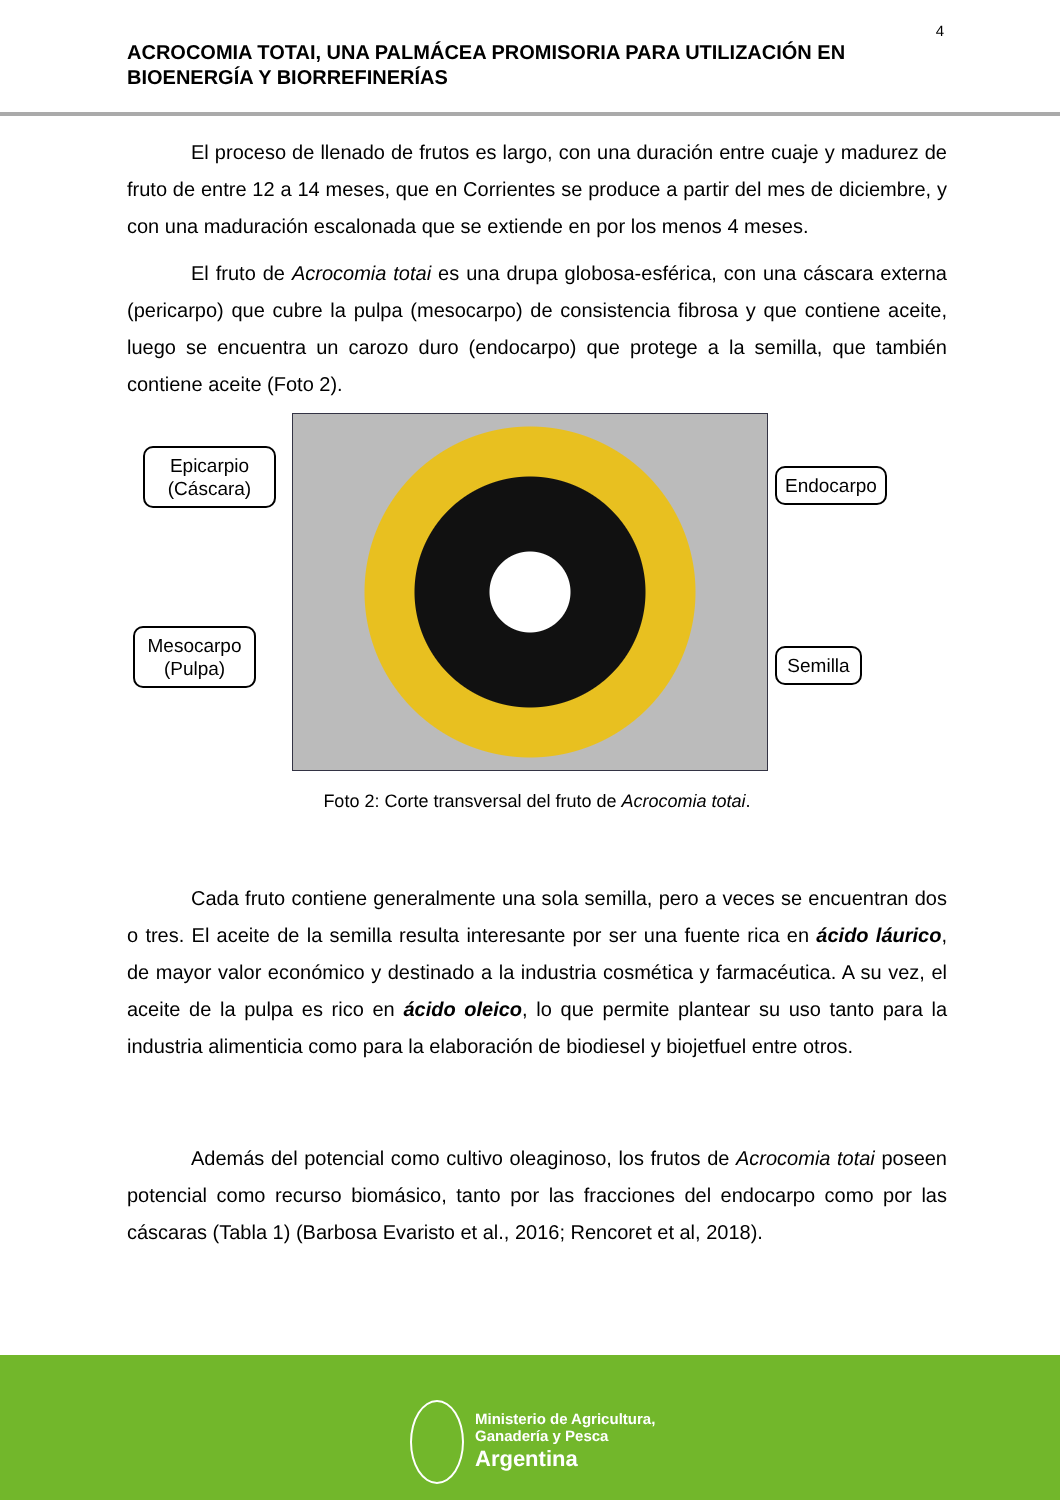4
ACROCOMIA TOTAI, UNA PALMÁCEA PROMISORIA PARA UTILIZACIÓN EN BIOENERGÍA Y BIORREFINERÍAS
El proceso de llenado de frutos es largo, con una duración entre cuaje y madurez de fruto de entre 12 a 14 meses, que en Corrientes se produce a partir del mes de diciembre, y con una maduración escalonada que se extiende en por los menos 4 meses.
El fruto de Acrocomia totai es una drupa globosa-esférica, con una cáscara externa (pericarpo) que cubre la pulpa (mesocarpo) de consistencia fibrosa y que contiene aceite, luego se encuentra un carozo duro (endocarpo) que protege a la semilla, que también contiene aceite (Foto 2).
Epicarpio (Cáscara)
Endocarpo
Mesocarpo (Pulpa)
Semilla
Foto 2: Corte transversal del fruto de Acrocomia totai.
Cada fruto contiene generalmente una sola semilla, pero a veces se encuentran dos o tres. El aceite de la semilla resulta interesante por ser una fuente rica en ácido láurico, de mayor valor económico y destinado a la industria cosmética y farmacéutica. A su vez, el aceite de la pulpa es rico en ácido oleico, lo que permite plantear su uso tanto para la industria alimenticia como para la elaboración de biodiesel y biojetfuel entre otros.
Además del potencial como cultivo oleaginoso, los frutos de Acrocomia totai poseen potencial como recurso biomásico, tanto por las fracciones del endocarpo como por las cáscaras (Tabla 1) (Barbosa Evaristo et al., 2016; Rencoret et al, 2018).
Ministerio de Agricultura,
Ganadería y Pesca
Argentina